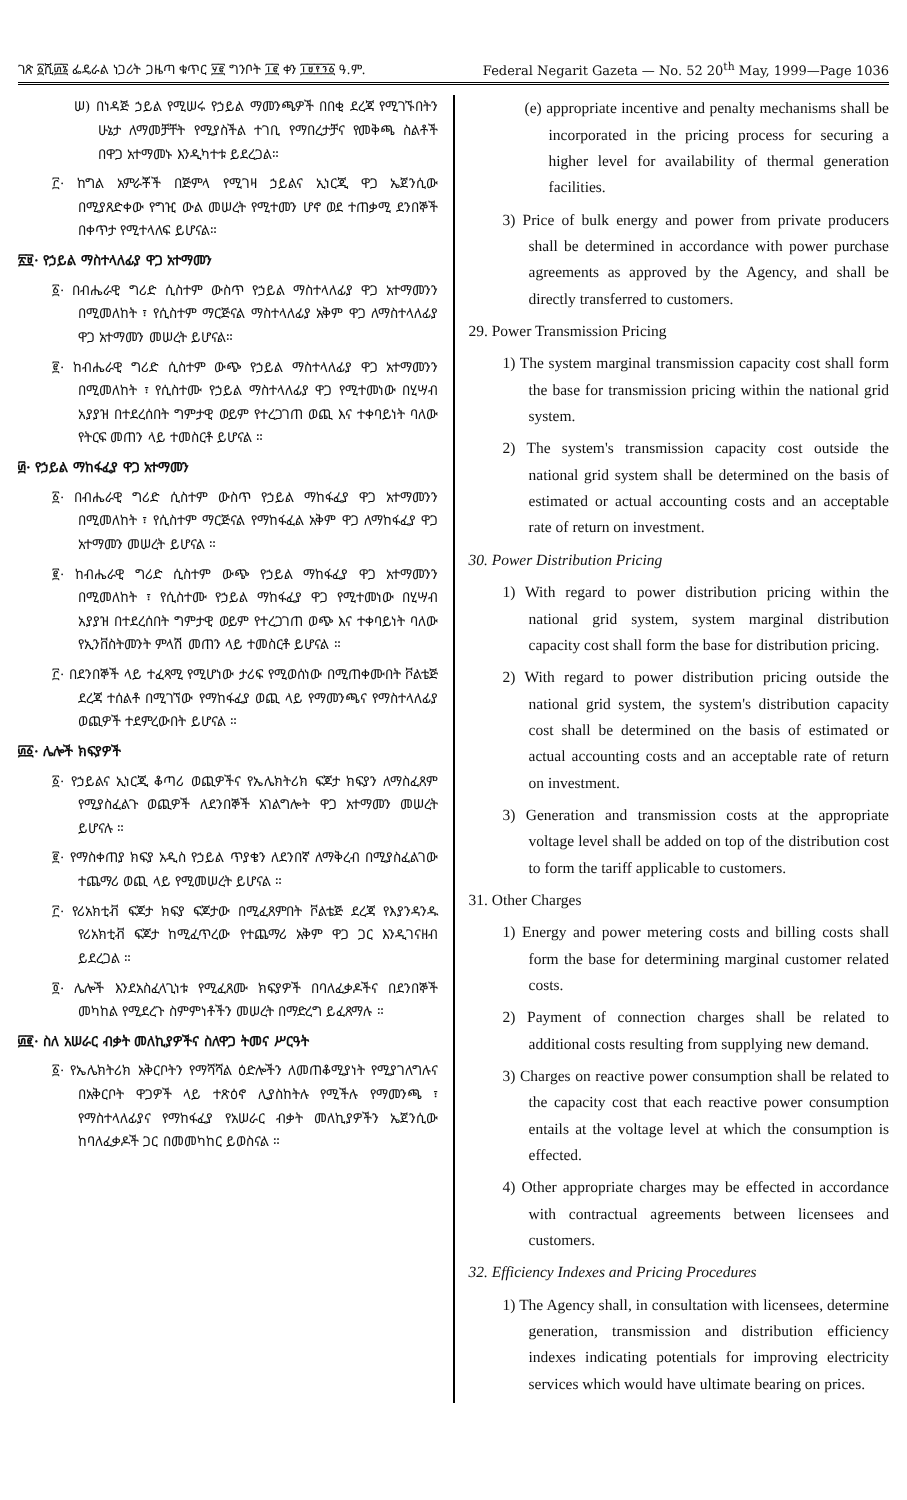ገጽ ፩ሺ፴፮ ፌዴራል ነጋሪት ጋዜጣ ቁጥር ፶፪ ግንቦት ፲፪ ቀን ፲፱፻፺፩ ዓ.ም. Federal Negarit Gazeta — No. 52 20<sup>th</sup> May, 1999—Page 1036
ሠ) በነዳጅ ኃይል የሚሠሩ የኃይል ማመንጫዎች በበቂ ደረጃ የሚገኙበትን ሁኔታ ለማመቻቸት የሚያስችል ተገቢ የማበረታቻና የመቅጫ ስልቶች በዋጋ አተማመኑ እንዲካተቱ ይደረጋል።
፫· ከግል አምራቾች በጅምላ የሚገዛ ኃይልና ኢነርጂ ዋጋ ኤጀንሲው በሚያጸድቀው የግዢ ውል መሠረት የሚተመን ሆኖ ወደ ተጠቃሚ ደንበኞች በቀጥታ የሚተላለፍ ይሆናል።
፳፱· የኃይል ማስተላለፊያ ዋጋ አተማመን
፩· በብሔራዊ ግሪድ ሲስተም ውስጥ የኃይል ማስተላለፊያ ዋጋ አተማመንን በሚመለከት ፣ የሲስተም ማርጅናል ማስተላለፊያ አቅም ዋጋ ለማስተላለፊያ ዋጋ አተማመን መሠረት ይሆናል።
፪· ከብሔራዊ ግሪድ ሲስተም ውጭ የኃይል ማስተላለፊያ ዋጋ አተማመንን በሚመለከት ፣ የሲስተሙ የኃይል ማስተላለፊያ ዋጋ የሚተመነው በሂሣብ አያያዝ በተደረሰበት ግምታዊ ወይም የተረጋገጠ ወጪ እና ተቀባይነት ባለው የትርፍ መጠን ላይ ተመስርቶ ይሆናል ።
፴· የኃይል ማከፋፈያ ዋጋ አተማመን
፩· በብሔራዊ ግሪድ ሲስተም ውስጥ የኃይል ማከፋፈያ ዋጋ አተማመንን በሚመለከት ፣ የሲስተም ማርጅናል የማከፋፈል አቅም ዋጋ ለማከፋፈያ ዋጋ አተማመን መሠረት ይሆናል ።
፪· ከብሔራዊ ግሪድ ሲስተም ውጭ የኃይል ማከፋፈያ ዋጋ አተማመንን በሚመለከት ፣ የሲስተሙ የኃይል ማከፋፈያ ዋጋ የሚተመነው በሂሣብ አያያዝ በተደረሰበት ግምታዊ ወይም የተረጋገጠ ወጭ እና ተቀባይነት ባለው የኢንቨስትመንት ምላሽ መጠን ላይ ተመስርቶ ይሆናል ።
፫· በደንበኞች ላይ ተፈጻሚ የሚሆነው ታሪፍ የሚወሰነው በሚጠቀሙበት ቮልቴጅ ደረጃ ተሰልቶ በሚገኘው የማከፋፈያ ወጪ ላይ የማመንጫና የማስተላለፊያ ወጪዎች ተደምረውበት ይሆናል ።
፴፩· ሌሎች ክፍያዎች
፩· የኃይልና ኢነርጂ ቆጣሪ ወጪዎችና የኤሌክትሪክ ፍጆታ ክፍያን ለማስፈጸም የሚያስፈልጉ ወጪዎች ለደንበኞች አገልግሎት ዋጋ አተማመን መሠረት ይሆናሉ ።
፪· የማስቀጠያ ክፍያ አዲስ የኃይል ጥያቄን ለደንበኛ ለማቅረብ በሚያስፈልገው ተጨማሪ ወጪ ላይ የሚመሠረት ይሆናል ።
፫· የሪአክቲቭ ፍጆታ ክፍያ ፍጆታው በሚፈጸምበት ቮልቴጅ ደረጃ የእያንዳንዱ የሪአክቲቭ ፍጆታ ከሚፈጥረው የተጨማሪ አቅም ዋጋ ጋር እንዲገናዘብ ይደረጋል ።
፬· ሌሎች እንደአስፈላጊነቱ የሚፈጸሙ ክፍያዎች በባለፈቃዶችና በደንበኞች መካከል የሚደረጉ ስምምነቶችን መሠረት በማድረግ ይፈጸማሉ ።
፴፪· ስለ አሠራር ብቃት መለኪያዎችና ስለዋጋ ትመና ሥርዓት
፩· የኤሌክትሪክ አቅርቦትን የማሻሻል ዕድሎችን ለመጠቆሚያነት የሚያገለግሉና በአቅርቦት ዋጋዎች ላይ ተጽዕኖ ሊያስከትሉ የሚችሉ የማመንጫ ፣ የማስተላለፊያና የማከፋፈያ የአሠራር ብቃት መለኪያዎችን ኤጀንሲው ከባለፈቃዶች ጋር በመመካከር ይወስናል ።
(e) appropriate incentive and penalty mechanisms shall be incorporated in the pricing process for securing a higher level for availability of thermal generation facilities.
3) Price of bulk energy and power from private producers shall be determined in accordance with power purchase agreements as approved by the Agency, and shall be directly transferred to customers.
29. Power Transmission Pricing
1) The system marginal transmission capacity cost shall form the base for transmission pricing within the national grid system.
2) The system's transmission capacity cost outside the national grid system shall be determined on the basis of estimated or actual accounting costs and an acceptable rate of return on investment.
30. Power Distribution Pricing
1) With regard to power distribution pricing within the national grid system, system marginal distribution capacity cost shall form the base for distribution pricing.
2) With regard to power distribution pricing outside the national grid system, the system's distribution capacity cost shall be determined on the basis of estimated or actual accounting costs and an acceptable rate of return on investment.
3) Generation and transmission costs at the appropriate voltage level shall be added on top of the distribution cost to form the tariff applicable to customers.
31. Other Charges
1) Energy and power metering costs and billing costs shall form the base for determining marginal customer related costs.
2) Payment of connection charges shall be related to additional costs resulting from supplying new demand.
3) Charges on reactive power consumption shall be related to the capacity cost that each reactive power consumption entails at the voltage level at which the consumption is effected.
4) Other appropriate charges may be effected in accordance with contractual agreements between licensees and customers.
32. Efficiency Indexes and Pricing Procedures
1) The Agency shall, in consultation with licensees, determine generation, transmission and distribution efficiency indexes indicating potentials for improving electricity services which would have ultimate bearing on prices.